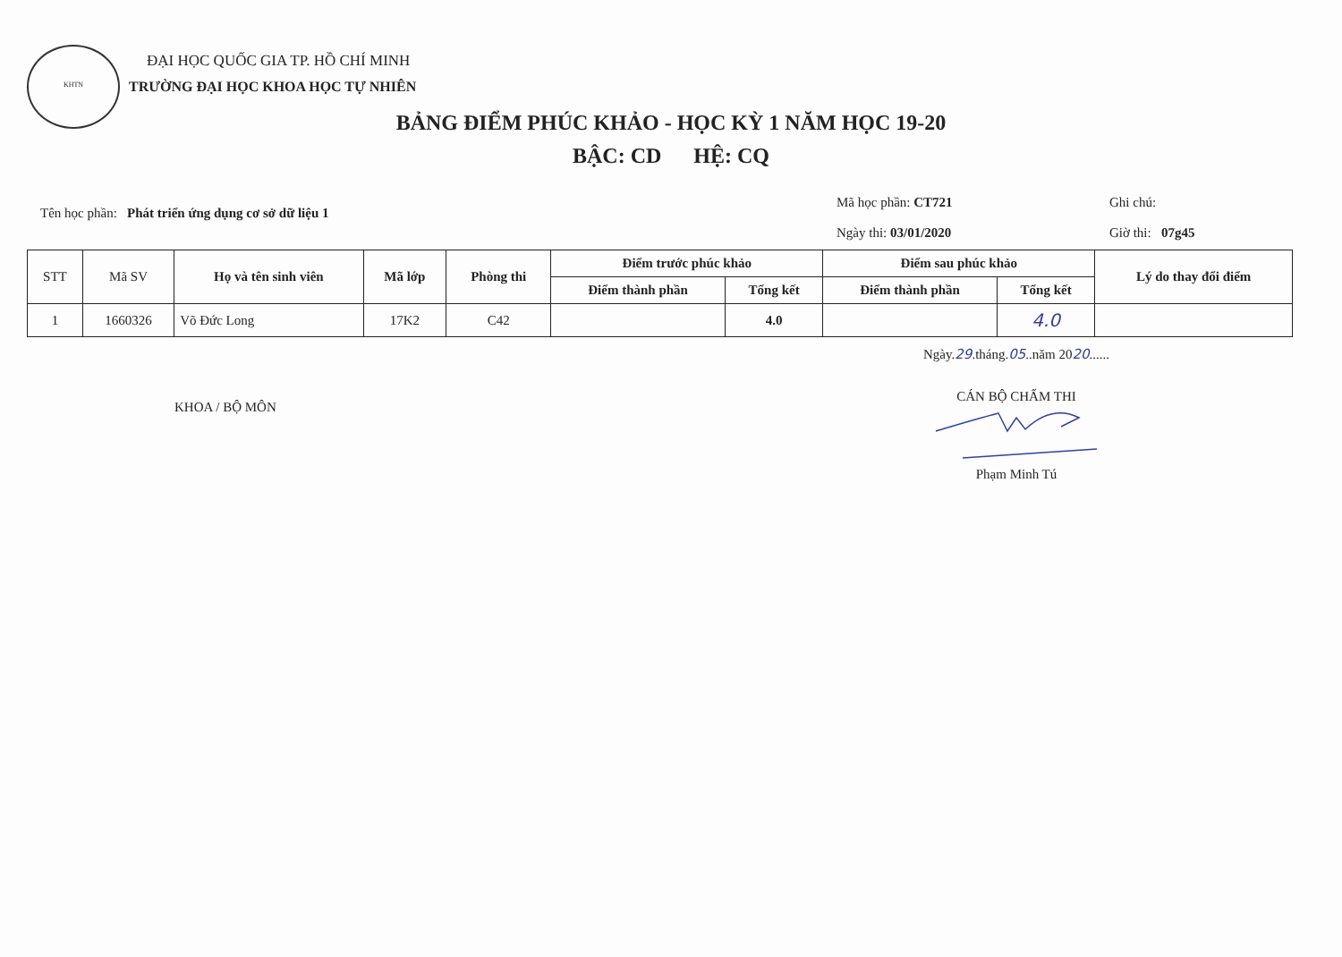KHTN
ĐẠI HỌC QUỐC GIA TP. HỒ CHÍ MINH
TRƯỜNG ĐẠI HỌC KHOA HỌC TỰ NHIÊN
BẢNG ĐIỂM PHÚC KHẢO - HỌC KỲ 1 NĂM HỌC 19-20
BẬC: CD HỆ: CQ
Tên học phần: Phát triển ứng dụng cơ sở dữ liệu 1
Mã học phần: CT721
Ngày thi: 03/01/2020
Ghi chú:
Giờ thi: 07g45
| STT | Mã SV | Họ và tên sinh viên | Mã lớp | Phòng thi | Điểm trước phúc khảo | | Điểm sau phúc khảo | | Lý do thay đổi điểm |
| --- | --- | --- | --- | --- | --- | --- | --- | --- | --- |
| | | | | | Điểm thành phần | Tổng kết | Điểm thành phần | Tổng kết | |
| 1 | 1660326 | Võ Đức Long | 17K2 | C42 | | 4.0 | | 4.0 | |
KHOA / BỘ MÔN
Ngày.29.tháng.05..năm 2020......
CÁN BỘ CHẤM THI
Phạm Minh Tú